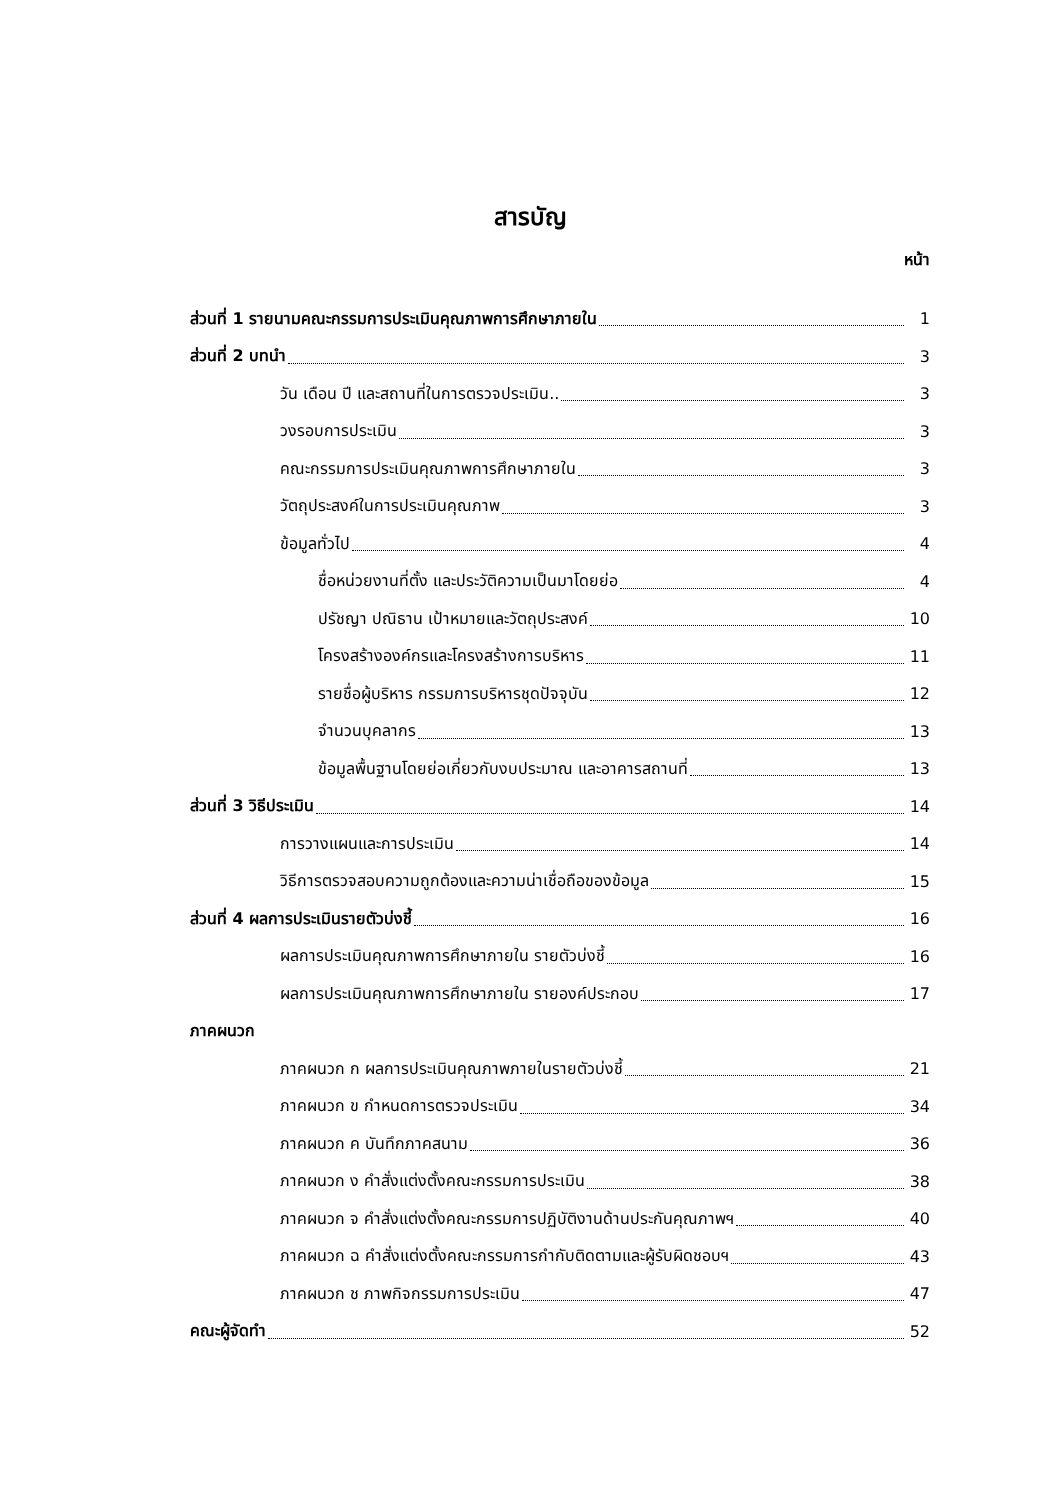สารบัญ
หน้า
ส่วนที่ 1 รายนามคณะกรรมการประเมินคุณภาพการศึกษาภายใน 1
ส่วนที่ 2 บทนำ 3
วัน เดือน ปี และสถานที่ในการตรวจประเมิน.. 3
วงรอบการประเมิน 3
คณะกรรมการประเมินคุณภาพการศึกษาภายใน 3
วัตถุประสงค์ในการประเมินคุณภาพ 3
ข้อมูลทั่วไป 4
ชื่อหน่วยงานที่ตั้ง และประวัติความเป็นมาโดยย่อ 4
ปรัชญา ปณิธาน เป้าหมายและวัตถุประสงค์ 10
โครงสร้างองค์กรและโครงสร้างการบริหาร 11
รายชื่อผู้บริหาร กรรมการบริหารชุดปัจจุบัน 12
จำนวนบุคลากร 13
ข้อมูลพื้นฐานโดยย่อเกี่ยวกับงบประมาณ และอาคารสถานที่ 13
ส่วนที่ 3 วิธีประเมิน 14
การวางแผนและการประเมิน 14
วิธีการตรวจสอบความถูกต้องและความน่าเชื่อถือของข้อมูล 15
ส่วนที่ 4 ผลการประเมินรายตัวบ่งชี้ 16
ผลการประเมินคุณภาพการศึกษาภายใน รายตัวบ่งชี้ 16
ผลการประเมินคุณภาพการศึกษาภายใน รายองค์ประกอบ 17
ภาคผนวก
ภาคผนวก ก ผลการประเมินคุณภาพภายในรายตัวบ่งชี้ 21
ภาคผนวก ข กำหนดการตรวจประเมิน 34
ภาคผนวก ค บันทึกภาคสนาม 36
ภาคผนวก ง คำสั่งแต่งตั้งคณะกรรมการประเมิน 38
ภาคผนวก จ คำสั่งแต่งตั้งคณะกรรมการปฏิบัติงานด้านประกันคุณภาพฯ 40
ภาคผนวก ฉ คำสั่งแต่งตั้งคณะกรรมการกำกับติดตามและผู้รับผิดชอบฯ 43
ภาคผนวก ช ภาพกิจกรรมการประเมิน 47
คณะผู้จัดทำ 52